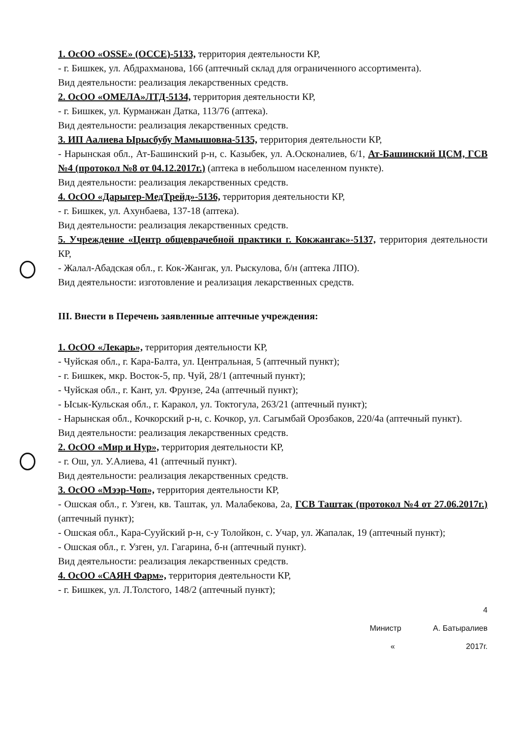1. ОсОО «OSSE» (ОССЕ)-5133, территория деятельности КР,
- г. Бишкек, ул. Абдрахманова, 166 (аптечный склад для ограниченного ассортимента).
Вид деятельности: реализация лекарственных средств.
2. ОсОО «ОМЕЛА»ЛТД-5134, территория деятельности КР,
- г. Бишкек, ул. Курманжан Датка, 113/76 (аптека).
Вид деятельности: реализация лекарственных средств.
3. ИП Аалиева Ырысбубу Мамышовна-5135, территория деятельности КР,
- Нарынская обл., Ат-Башинский р-н, с. Казыбек, ул. А.Осконалиев, 6/1, Ат-Башинский ЦСМ, ГСВ №4 (протокол №8 от 04.12.2017г.) (аптека в небольшом населенном пункте).
Вид деятельности: реализация лекарственных средств.
4. ОсОО «Дарыгер-МедТрейд»-5136, территория деятельности КР,
- г. Бишкек, ул. Ахунбаева, 137-18 (аптека).
Вид деятельности: реализация лекарственных средств.
5. Учреждение «Центр общеврачебной практики г. Кокжангак»-5137, территория деятельности КР,
- Жалал-Абадская обл., г. Кок-Жангак, ул. Рыскулова, б/н (аптека ЛПО).
Вид деятельности: изготовление и реализация лекарственных средств.
III. Внести в Перечень заявленные аптечные учреждения:
1. ОсОО «Лекарь», территория деятельности КР,
- Чуйская обл., г. Кара-Балта, ул. Центральная, 5 (аптечный пункт);
- г. Бишкек, мкр. Восток-5, пр. Чуй, 28/1 (аптечный пункт);
- Чуйская обл., г. Кант, ул. Фрунзе, 24а (аптечный пункт);
- Ысык-Кульская обл., г. Каракол, ул. Токтогула, 263/21 (аптечный пункт);
- Нарынская обл., Кочкорский р-н, с. Кочкор, ул. Сагымбай Орозбаков, 220/4а (аптечный пункт).
Вид деятельности: реализация лекарственных средств.
2. ОсОО «Мир и Нур», территория деятельности КР,
- г. Ош, ул. У.Алиева, 41 (аптечный пункт).
Вид деятельности: реализация лекарственных средств.
3. ОсОО «Мээр-Чоп», территория деятельности КР,
- Ошская обл., г. Узген, кв. Таштак, ул. Малабекова, 2а, ГСВ Таштак (протокол №4 от 27.06.2017г.) (аптечный пункт);
- Ошская обл., Кара-Сууйский р-н, с-у Толойкон, с. Учар, ул. Жапалак, 19 (аптечный пункт);
- Ошская обл., г. Узген, ул. Гагарина, б-н (аптечный пункт).
Вид деятельности: реализация лекарственных средств.
4. ОсОО «САЯН Фарм», территория деятельности КР,
- г. Бишкек, ул. Л.Толстого, 148/2 (аптечный пункт);
4
Министр А. Батыралиев
« 2017г.